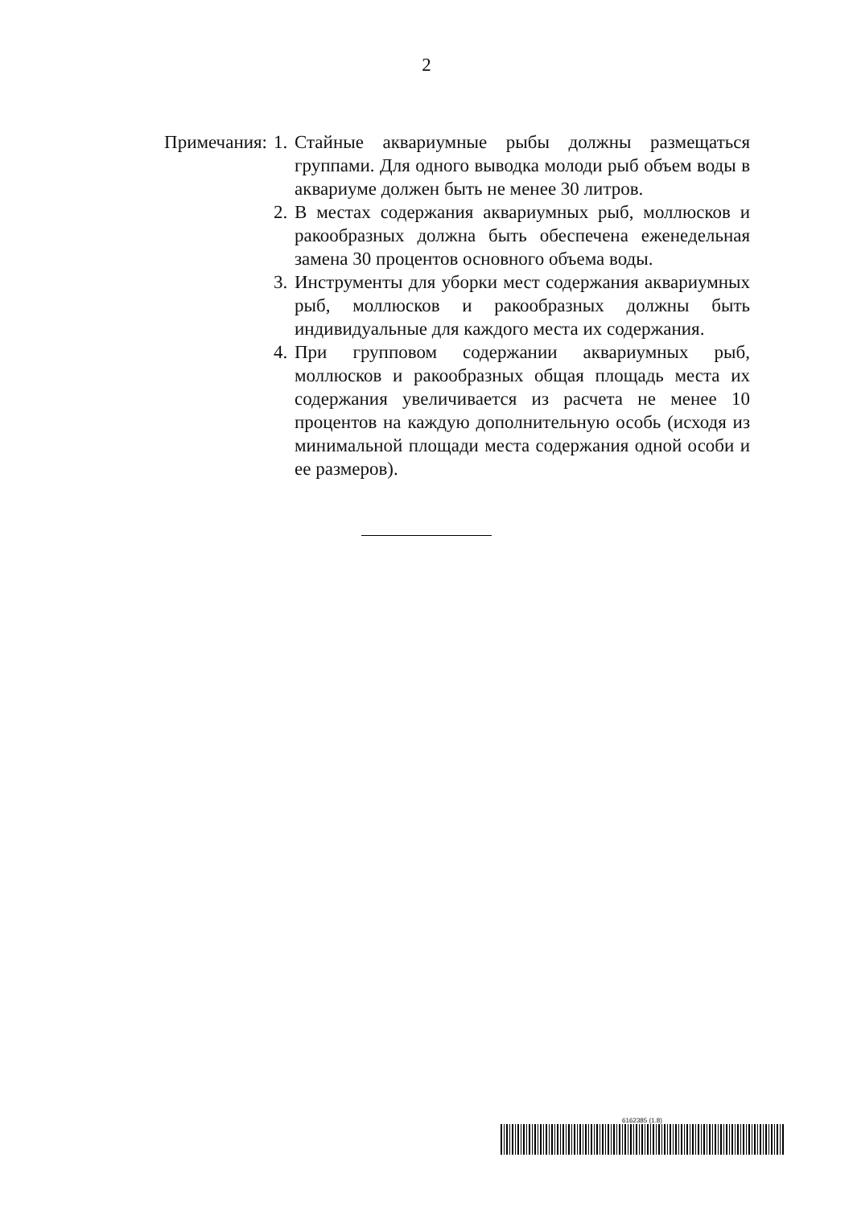2
Примечания: 1. Стайные аквариумные рыбы должны размещаться группами. Для одного выводка молоди рыб объем воды в аквариуме должен быть не менее 30 литров.
2. В местах содержания аквариумных рыб, моллюсков и ракообразных должна быть обеспечена еженедельная замена 30 процентов основного объема воды.
3. Инструменты для уборки мест содержания аквариумных рыб, моллюсков и ракообразных должны быть индивидуальные для каждого места их содержания.
4. При групповом содержании аквариумных рыб, моллюсков и ракообразных общая площадь места их содержания увеличивается из расчета не менее 10 процентов на каждую дополнительную особь (исходя из минимальной площади места содержания одной особи и ее размеров).
6162385 (1.8)